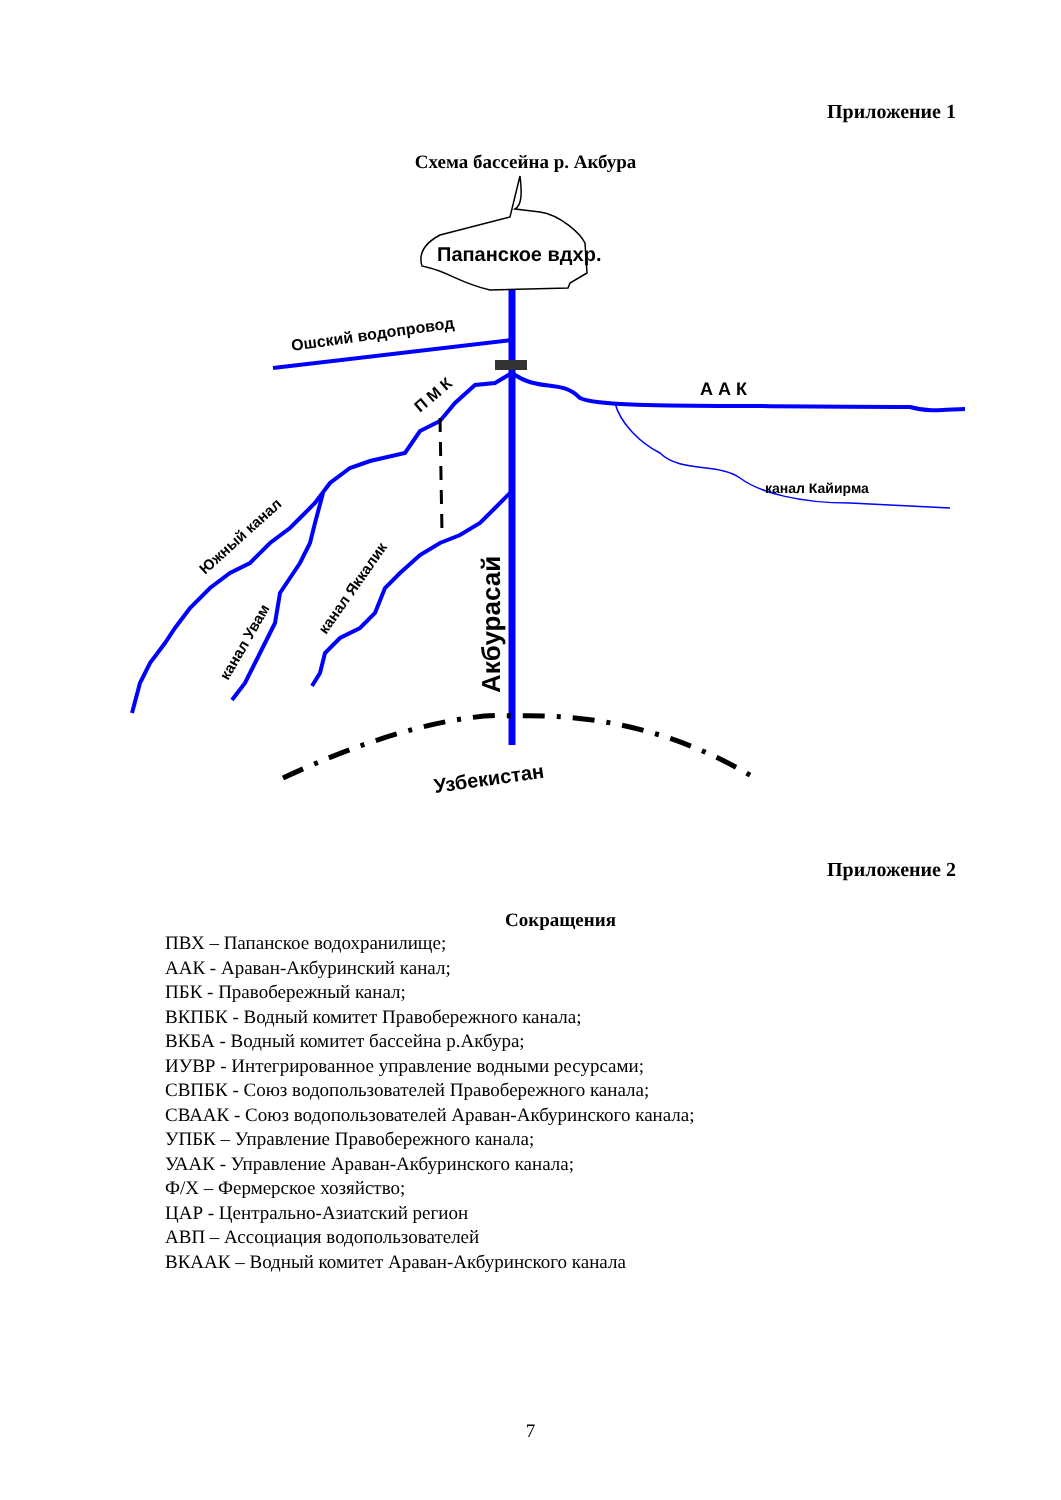Приложение 1
Схема бассейна р. Акбура
Папанское вдхр.
Ошский водопровод
А А К
П М К
канал Кайирма
Южный канал
канал Увам
канал Яккалик
Акбурасай
Узбекистан
Приложение 2
Сокращения
ПВХ – Папанское водохранилище;
ААК - Араван-Акбуринский канал;
ПБК - Правобережный канал;
ВКПБК - Водный комитет Правобережного канала;
ВКБА - Водный комитет бассейна р.Акбура;
ИУВР - Интегрированное управление водными ресурсами;
СВПБК - Союз водопользователей Правобережного канала;
СВААК - Союз водопользователей Араван-Акбуринского канала;
УПБК – Управление Правобережного канала;
УААК - Управление Араван-Акбуринского канала;
Ф/Х – Фермерское хозяйство;
ЦАР - Центрально-Азиатский регион
АВП – Ассоциация водопользователей
ВКААК – Водный комитет Араван-Акбуринского канала
7